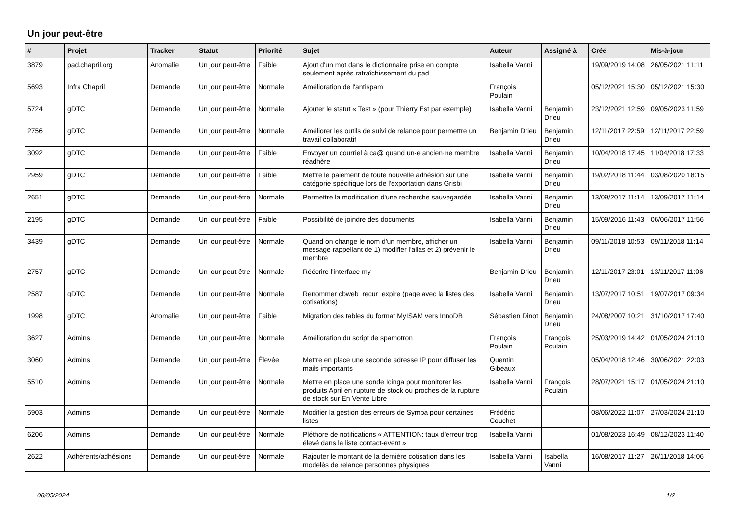Un jour peut-être
| # | Projet | Tracker | Statut | Priorité | Sujet | Auteur | Assigné à | Créé | Mis-à-jour |
| --- | --- | --- | --- | --- | --- | --- | --- | --- | --- |
| 3879 | pad.chapril.org | Anomalie | Un jour peut-être | Faible | Ajout d'un mot dans le dictionnaire prise en compte seulement après rafraîchissement du pad | Isabella Vanni | | 19/09/2019 14:08 | 26/05/2021 11:11 |
| 5693 | Infra Chapril | Demande | Un jour peut-être | Normale | Amélioration de l'antispam | François Poulain | | 05/12/2021 15:30 | 05/12/2021 15:30 |
| 5724 | gDTC | Demande | Un jour peut-être | Normale | Ajouter le statut « Test » (pour Thierry Est par exemple) | Isabella Vanni | Benjamin Drieu | 23/12/2021 12:59 | 09/05/2023 11:59 |
| 2756 | gDTC | Demande | Un jour peut-être | Normale | Améliorer les outils de suivi de relance pour permettre un travail collaboratif | Benjamin Drieu | Benjamin Drieu | 12/11/2017 22:59 | 12/11/2017 22:59 |
| 3092 | gDTC | Demande | Un jour peut-être | Faible | Envoyer un courriel à ca@ quand un·e ancien·ne membre réadhère | Isabella Vanni | Benjamin Drieu | 10/04/2018 17:45 | 11/04/2018 17:33 |
| 2959 | gDTC | Demande | Un jour peut-être | Faible | Mettre le paiement de toute nouvelle adhésion sur une catégorie spécifique lors de l'exportation dans Grisbi | Isabella Vanni | Benjamin Drieu | 19/02/2018 11:44 | 03/08/2020 18:15 |
| 2651 | gDTC | Demande | Un jour peut-être | Normale | Permettre la modification d'une recherche sauvegardée | Isabella Vanni | Benjamin Drieu | 13/09/2017 11:14 | 13/09/2017 11:14 |
| 2195 | gDTC | Demande | Un jour peut-être | Faible | Possibilité de joindre des documents | Isabella Vanni | Benjamin Drieu | 15/09/2016 11:43 | 06/06/2017 11:56 |
| 3439 | gDTC | Demande | Un jour peut-être | Normale | Quand on change le nom d'un membre, afficher un message rappellant de 1) modifier l'alias et 2) prévenir le membre | Isabella Vanni | Benjamin Drieu | 09/11/2018 10:53 | 09/11/2018 11:14 |
| 2757 | gDTC | Demande | Un jour peut-être | Normale | Réécrire l'interface my | Benjamin Drieu | Benjamin Drieu | 12/11/2017 23:01 | 13/11/2017 11:06 |
| 2587 | gDTC | Demande | Un jour peut-être | Normale | Renommer cbweb_recur_expire (page avec la listes des cotisations) | Isabella Vanni | Benjamin Drieu | 13/07/2017 10:51 | 19/07/2017 09:34 |
| 1998 | gDTC | Anomalie | Un jour peut-être | Faible | Migration des tables du format MyISAM vers InnoDB | Sébastien Dinot | Benjamin Drieu | 24/08/2007 10:21 | 31/10/2017 17:40 |
| 3627 | Admins | Demande | Un jour peut-être | Normale | Amélioration du script de spamotron | François Poulain | François Poulain | 25/03/2019 14:42 | 01/05/2024 21:10 |
| 3060 | Admins | Demande | Un jour peut-être | Élevée | Mettre en place une seconde adresse IP pour diffuser les mails importants | Quentin Gibeaux | | 05/04/2018 12:46 | 30/06/2021 22:03 |
| 5510 | Admins | Demande | Un jour peut-être | Normale | Mettre en place une sonde Icinga pour monitorer les produits April en rupture de stock ou proches de la rupture de stock sur En Vente Libre | Isabella Vanni | François Poulain | 28/07/2021 15:17 | 01/05/2024 21:10 |
| 5903 | Admins | Demande | Un jour peut-être | Normale | Modifier la gestion des erreurs de Sympa pour certaines listes | Frédéric Couchet | | 08/06/2022 11:07 | 27/03/2024 21:10 |
| 6206 | Admins | Demande | Un jour peut-être | Normale | Pléthore de notifications « ATTENTION: taux d'erreur trop élevé dans la liste contact-event » | Isabella Vanni | | 01/08/2023 16:49 | 08/12/2023 11:40 |
| 2622 | Adhérents/adhésions | Demande | Un jour peut-être | Normale | Rajouter le montant de la dernière cotisation dans les modelès de relance personnes physiques | Isabella Vanni | Isabella Vanni | 16/08/2017 11:27 | 26/11/2018 14:06 |
08/05/2024 1/2